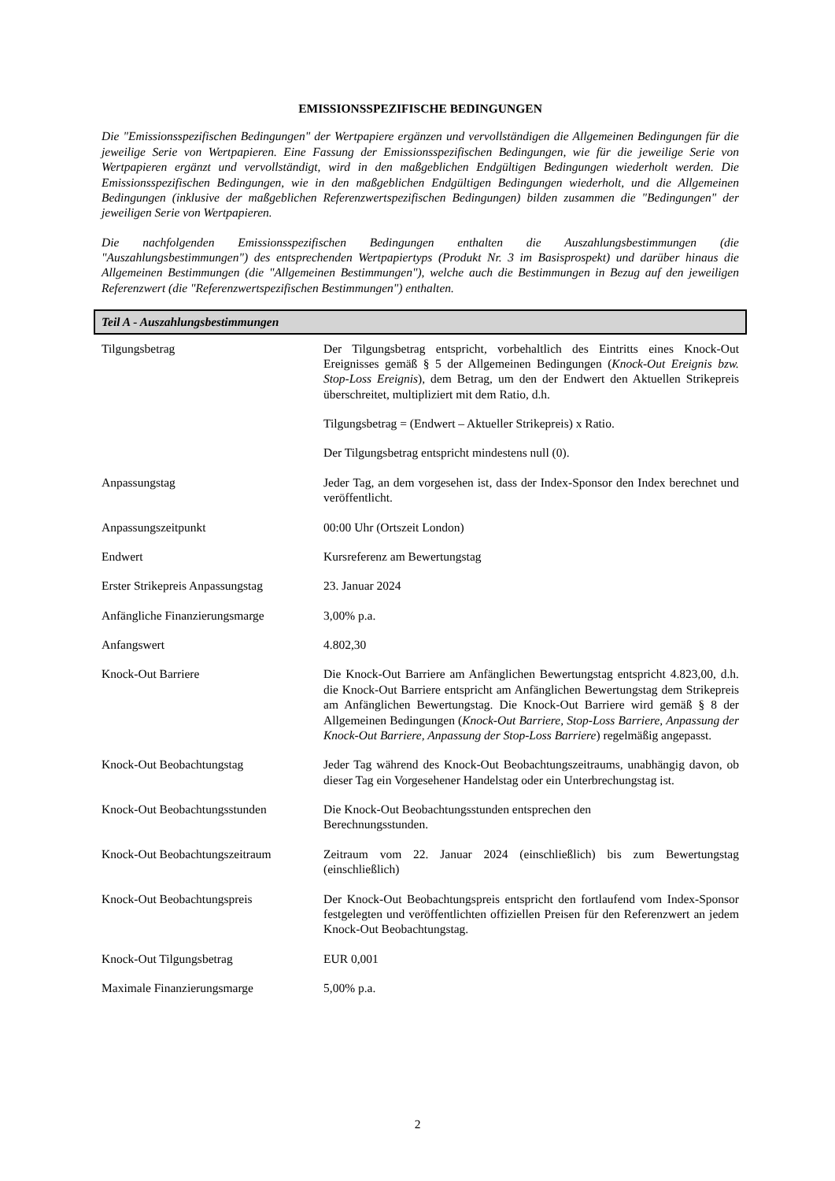EMISSIONSSPEZIFISCHE BEDINGUNGEN
Die "Emissionsspezifischen Bedingungen" der Wertpapiere ergänzen und vervollständigen die Allgemeinen Bedingungen für die jeweilige Serie von Wertpapieren. Eine Fassung der Emissionsspezifischen Bedingungen, wie für die jeweilige Serie von Wertpapieren ergänzt und vervollständigt, wird in den maßgeblichen Endgültigen Bedingungen wiederholt werden. Die Emissionsspezifischen Bedingungen, wie in den maßgeblichen Endgültigen Bedingungen wiederholt, und die Allgemeinen Bedingungen (inklusive der maßgeblichen Referenzwertspezifischen Bedingungen) bilden zusammen die "Bedingungen" der jeweiligen Serie von Wertpapieren.
Die nachfolgenden Emissionsspezifischen Bedingungen enthalten die Auszahlungsbestimmungen (die "Auszahlungsbestimmungen") des entsprechenden Wertpapiertyps (Produkt Nr. 3 im Basisprospekt) und darüber hinaus die Allgemeinen Bestimmungen (die "Allgemeinen Bestimmungen"), welche auch die Bestimmungen in Bezug auf den jeweiligen Referenzwert (die "Referenzwertspezifischen Bestimmungen") enthalten.
Teil A - Auszahlungsbestimmungen
| Tilgungsbetrag | Der Tilgungsbetrag entspricht, vorbehaltlich des Eintritts eines Knock-Out Ereignisses gemäß § 5 der Allgemeinen Bedingungen ( Knock-Out Ereignis bzw. Stop-Loss Ereignis ), dem Betrag, um den der Endwert den Aktuellen Strikepreis überschreitet, multipliziert mit dem Ratio, d.h. Tilgungsbetrag = (Endwert – Aktueller Strikepreis) x Ratio. Der Tilgungsbetrag entspricht mindestens null (0). |
| Anpassungstag | Jeder Tag, an dem vorgesehen ist, dass der Index-Sponsor den Index berechnet und veröffentlicht. |
| Anpassungszeitpunkt | 00:00 Uhr (Ortszeit London) |
| Endwert | Kursreferenz am Bewertungstag |
| Erster Strikepreis Anpassungstag | 23. Januar 2024 |
| Anfängliche Finanzierungsmarge | 3,00% p.a. |
| Anfangswert | 4.802,30 |
| Knock-Out Barriere | Die Knock-Out Barriere am Anfänglichen Bewertungstag entspricht 4.823,00, d.h. die Knock-Out Barriere entspricht am Anfänglichen Bewertungstag dem Strikepreis am Anfänglichen Bewertungstag. Die Knock-Out Barriere wird gemäß § 8 der Allgemeinen Bedingungen ( Knock-Out Barriere, Stop-Loss Barriere, Anpassung der Knock-Out Barriere, Anpassung der Stop-Loss Barriere ) regelmäßig angepasst. |
| Knock-Out Beobachtungstag | Jeder Tag während des Knock-Out Beobachtungszeitraums, unabhängig davon, ob dieser Tag ein Vorgesehener Handelstag oder ein Unterbrechungstag ist. |
| Knock-Out Beobachtungsstunden | Die Knock-Out Beobachtungsstunden entsprechen den Berechnungsstunden. |
| Knock-Out Beobachtungszeitraum | Zeitraum vom 22. Januar 2024 (einschließlich) bis zum Bewertungstag (einschließlich) |
| Knock-Out Beobachtungspreis | Der Knock-Out Beobachtungspreis entspricht den fortlaufend vom Index-Sponsor festgelegten und veröffentlichten offiziellen Preisen für den Referenzwert an jedem Knock-Out Beobachtungstag. |
| Knock-Out Tilgungsbetrag | EUR 0,001 |
| Maximale Finanzierungsmarge | 5,00% p.a. |
2